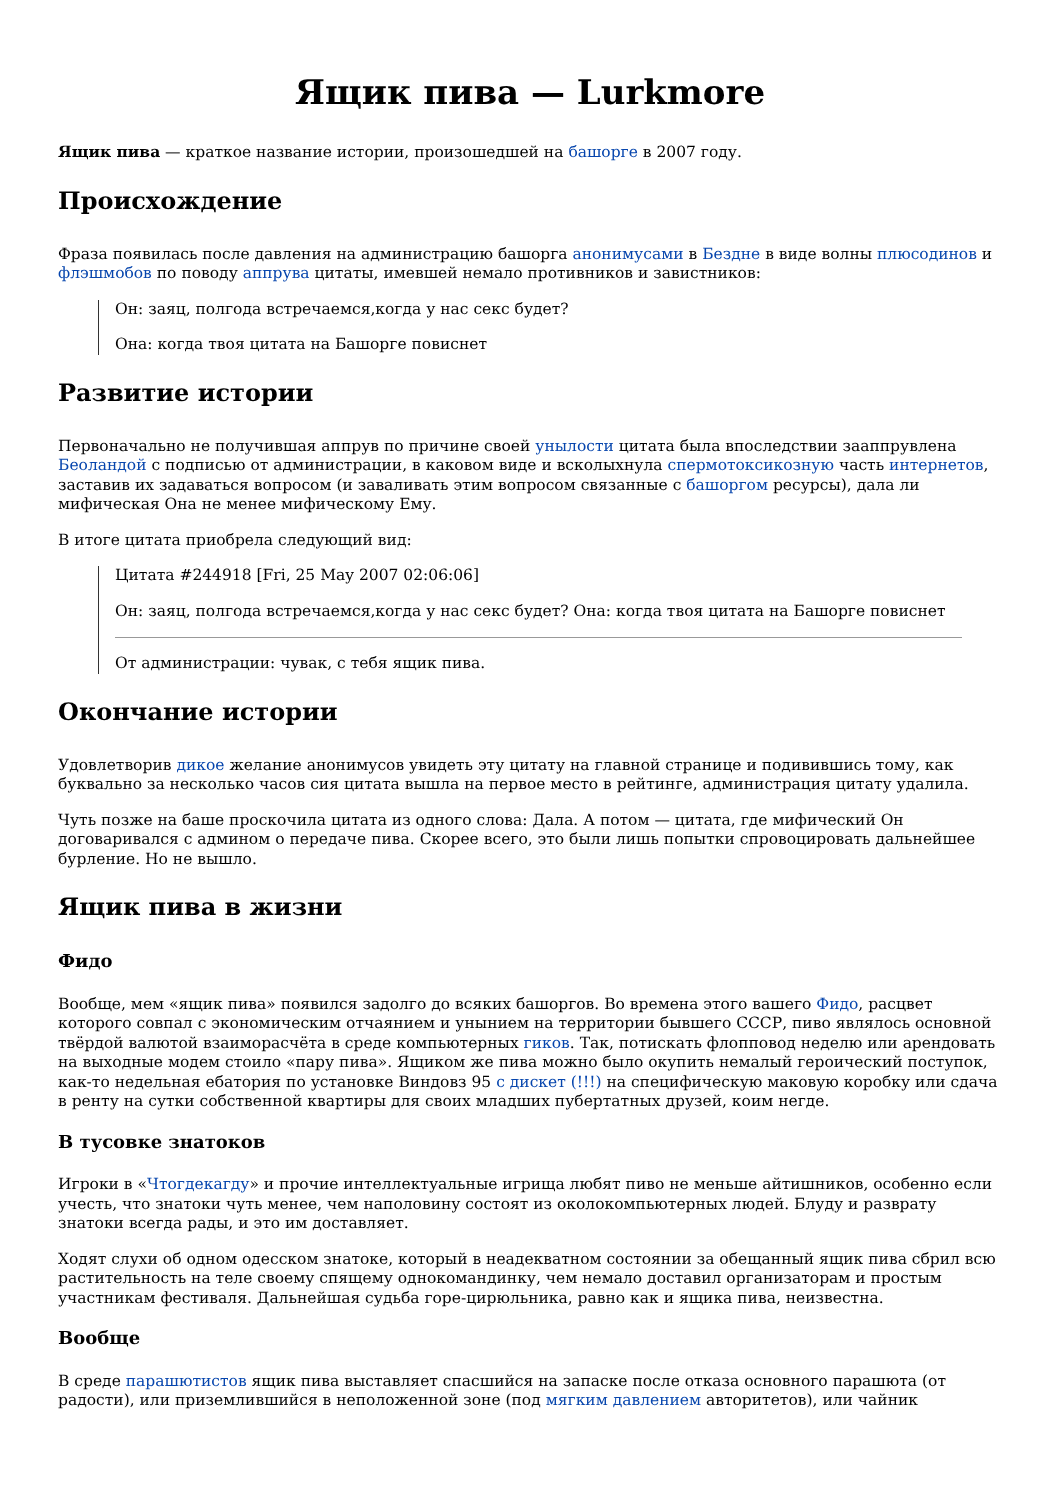Ящик пива — Lurkmore
Ящик пива — краткое название истории, произошедшей на башорге в 2007 году.
Происхождение
Фраза появилась после давления на администрацию башорга анонимусами в Бездне в виде волны плюсодинов и флэшмобов по поводу аппрува цитаты, имевшей немало противников и завистников:
Он: заяц, полгода встречаемся,когда у нас секс будет?
Она: когда твоя цитата на Башорге повиснет
Развитие истории
Первоначально не получившая аппрув по причине своей унылости цитата была впоследствии зааппрувлена Беоландой с подписью от администрации, в каковом виде и всколыхнула спермотоксикозную часть интернетов, заставив их задаваться вопросом (и заваливать этим вопросом связанные с башоргом ресурсы), дала ли мифическая Она не менее мифическому Ему.
В итоге цитата приобрела следующий вид:
Цитата #244918 [Fri, 25 May 2007 02:06:06]
Он: заяц, полгода встречаемся,когда у нас секс будет? Она: когда твоя цитата на Башорге повиснет
От администрации: чувак, с тебя ящик пива.
Окончание истории
Удовлетворив дикое желание анонимусов увидеть эту цитату на главной странице и подивившись тому, как буквально за несколько часов сия цитата вышла на первое место в рейтинге, администрация цитату удалила.
Чуть позже на баше проскочила цитата из одного слова: Дала. А потом — цитата, где мифический Он договаривался с админом о передаче пива. Скорее всего, это были лишь попытки спровоцировать дальнейшее бурление. Но не вышло.
Ящик пива в жизни
Фидо
Вообще, мем «ящик пива» появился задолго до всяких башоргов. Во времена этого вашего Фидо, расцвет которого совпал с экономическим отчаянием и унынием на территории бывшего СССР, пиво являлось основной твёрдой валютой взаиморасчёта в среде компьютерных гиков. Так, потискать флопповод неделю или арендовать на выходные модем стоило «пару пива». Ящиком же пива можно было окупить немалый героический поступок, как-то недельная ебатория по установке Виндовз 95 с дискет (!!!) на специфическую маковую коробку или сдача в ренту на сутки собственной квартиры для своих младших пубертатных друзей, коим негде.
В тусовке знатоков
Игроки в «Чтогдекагду» и прочие интеллектуальные игрища любят пиво не меньше айтишников, особенно если учесть, что знатоки чуть менее, чем наполовину состоят из околокомпьютерных людей. Блуду и разврату знатоки всегда рады, и это им доставляет.
Ходят слухи об одном одесском знатоке, который в неадекватном состоянии за обещанный ящик пива сбрил всю растительность на теле своему спящему однокомандинку, чем немало доставил организаторам и простым участникам фестиваля. Дальнейшая судьба горе-цирюльника, равно как и ящика пива, неизвестна.
Вообще
В среде парашютистов ящик пива выставляет спасшийся на запаске после отказа основного парашюта (от радости), или приземлившийся в неположенной зоне (под мягким давлением авторитетов), или чайник